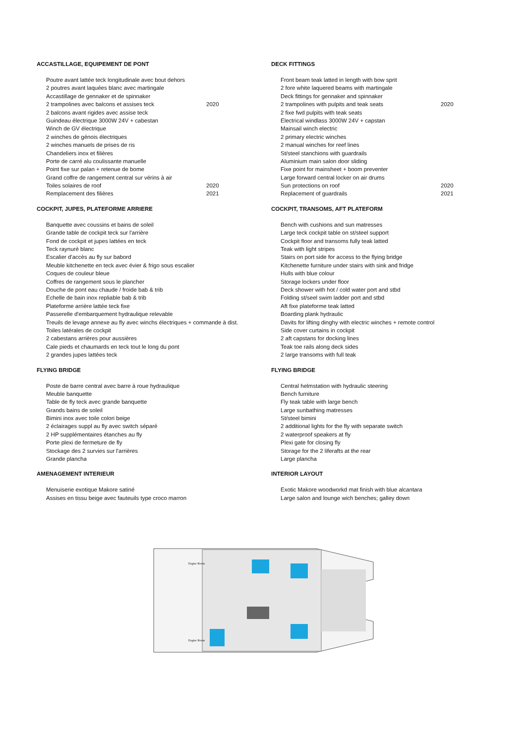ACCASTILLAGE, EQUIPEMENT DE PONT
| Poutre avant lattée teck longitudinale avec bout dehors | |
| 2 poutres avant laquées blanc avec martingale | |
| Accastillage de gennaker et de spinnaker | |
| 2 trampolines avec balcons et assises teck | 2020 |
| 2 balcons avant rigides avec assise teck | |
| Guindeau électrique 3000W 24V + cabestan | |
| Winch de GV électrique | |
| 2 winches de génois électriques | |
| 2 winches manuels de prises de ris | |
| Chandeliers inox et filières | |
| Porte de carré alu coulissante manuelle | |
| Point fixe sur palan + retenue de bome | |
| Grand coffre de rangement central sur vérins à air | |
| Toiles solaires de roof | 2020 |
| Remplacement des filières | 2021 |
COCKPIT, JUPES, PLATEFORME ARRIERE
| Banquette avec coussins et bains de soleil |
| Grande table de cockpit teck sur l'arrière |
| Fond de cockpit et jupes lattées en teck |
| Teck raynuré blanc |
| Escalier d'accès au fly sur babord |
| Meuble kitchenette en teck avec évier & frigo sous escalier |
| Coques de couleur bleue |
| Coffres de rangement sous le plancher |
| Douche de pont eau chaude / froide bab & trib |
| Echelle de bain inox repliable bab & trib |
| Plateforme arrière lattée teck fixe |
| Passerelle d'embarquement hydraulique relevable |
| Treuils de levage annexe au fly avec winchs électriques + commande à dist. |
| Toiles latérales de cockpit |
| 2 cabestans arrières pour aussières |
| Cale pieds et chaumards en teck tout le long du pont |
| 2 grandes jupes lattées teck |
FLYING BRIDGE
| Poste de barre central avec barre à roue hydraulique |
| Meuble banquette |
| Table de fly teck avec grande banquette |
| Grands bains de soleil |
| Bimini inox avec toile colori beige |
| 2 éclairages suppl au fly avec switch séparé |
| 2 HP supplémentaires étanches au fly |
| Porte plexi de fermeture de fly |
| Stockage des 2 survies sur l'arrières |
| Grande plancha |
AMENAGEMENT INTERIEUR
| Menuiserie exotique Makore satiné |
| Assises en tissu beige avec fauteuils type croco marron |
DECK FITTINGS
| Front beam teak latted in length with bow sprit | |
| 2 fore white laquered beams with martingale | |
| Deck fittings for gennaker and spinnaker | |
| 2 trampolines with pulpits and teak seats | 2020 |
| 2 fixe fwd pulpits with teak seats | |
| Electrical windlass 3000W 24V + capstan | |
| Mainsail winch electric | |
| 2 primary electric winches | |
| 2 manual winches for reef lines | |
| St/steel stanchions with guardrails | |
| Aluminium main salon door sliding | |
| Fixe point for mainsheet + boom preventer | |
| Large forward central locker on air drums | |
| Sun protections on roof | 2020 |
| Replacement of guardrails | 2021 |
COCKPIT, TRANSOMS, AFT PLATEFORM
| Bench with cushions and sun matresses |
| Large teck cockpit table on st/steel support |
| Cockpit floor and transoms fully teak latted |
| Teak with light stripes |
| Stairs on port side for access to the flying bridge |
| Kitchenette furniture under stairs with sink and fridge |
| Hulls with blue colour |
| Storage lockers under floor |
| Deck shower with hot / cold water port and stbd |
| Folding st/seel swim ladder port and stbd |
| Aft fixe plateforme teak latted |
| Boarding plank hydraulic |
| Davits for lifting dinghy with electric winches + remote control |
| Side cover curtains in cockpit |
| 2 aft capstans for docking lines |
| Teak toe rails along deck sides |
| 2 large transoms with full teak |
FLYING BRIDGE
| Central helmstation with hydraulic steering |
| Bench furniture |
| Fly teak table with large bench |
| Large sunbathing matresses |
| St/steel bimini |
| 2 additional lights for the fly with separate switch |
| 2 waterproof speakers at fly |
| Plexi gate for closing fly |
| Storage for the 2 liferafts at the rear |
| Large plancha |
INTERIOR LAYOUT
| Exotic Makore woodworkd mat finish with blue alcantara |
| Large salon and lounge wich benches; galley down |
Engine Room
Engine Room